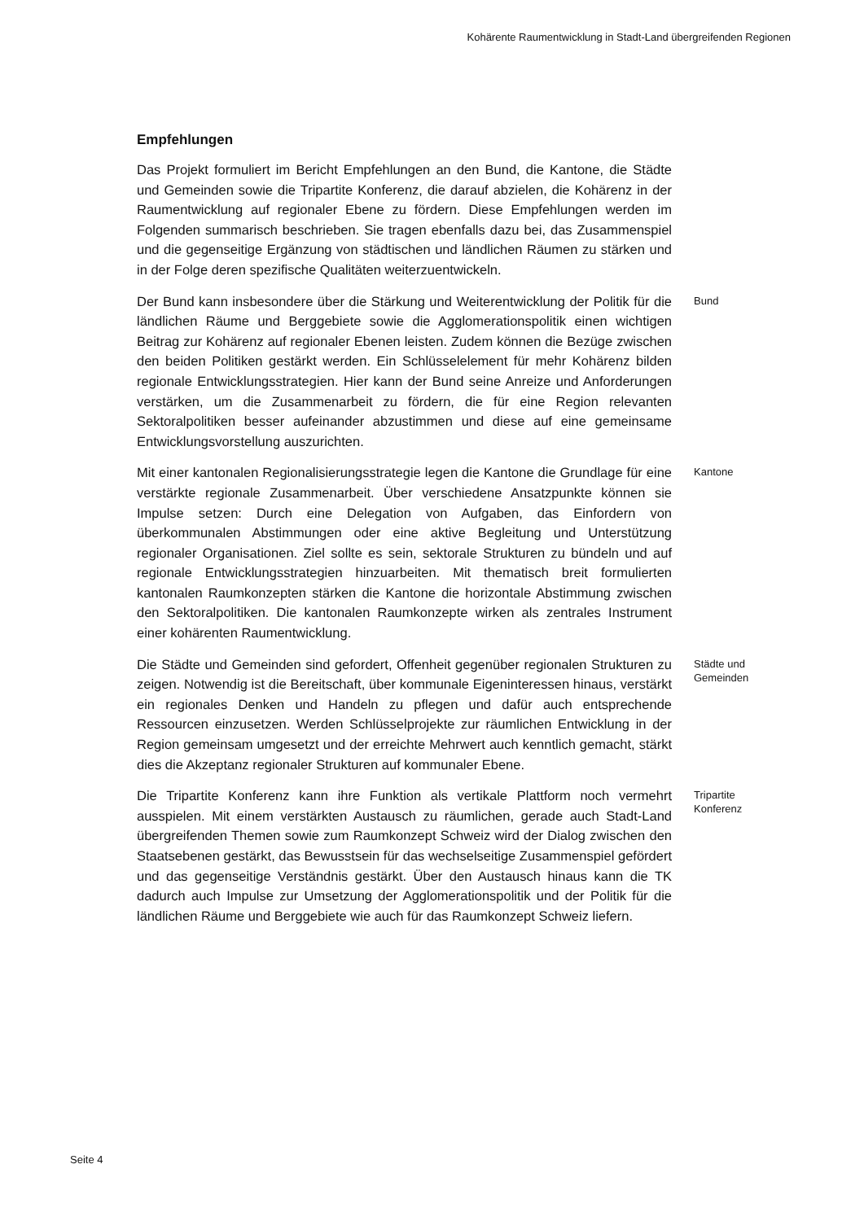Kohärente Raumentwicklung in Stadt-Land übergreifenden Regionen
Empfehlungen
Das Projekt formuliert im Bericht Empfehlungen an den Bund, die Kantone, die Städte und Gemeinden sowie die Tripartite Konferenz, die darauf abzielen, die Kohärenz in der Raumentwicklung auf regionaler Ebene zu fördern. Diese Empfehlungen werden im Folgenden summarisch beschrieben. Sie tragen ebenfalls dazu bei, das Zusammenspiel und die gegenseitige Ergänzung von städtischen und ländlichen Räumen zu stärken und in der Folge deren spezifische Qualitäten weiterzuentwickeln.
Der Bund kann insbesondere über die Stärkung und Weiterentwicklung der Politik für die ländlichen Räume und Berggebiete sowie die Agglomerationspolitik einen wichtigen Beitrag zur Kohärenz auf regionaler Ebenen leisten. Zudem können die Bezüge zwischen den beiden Politiken gestärkt werden. Ein Schlüsselelement für mehr Kohärenz bilden regionale Entwicklungsstrategien. Hier kann der Bund seine Anreize und Anforderungen verstärken, um die Zusammenarbeit zu fördern, die für eine Region relevanten Sektoralpolitiken besser aufeinander abzustimmen und diese auf eine gemeinsame Entwicklungsvorstellung auszurichten.
Bund
Mit einer kantonalen Regionalisierungsstrategie legen die Kantone die Grundlage für eine verstärkte regionale Zusammenarbeit. Über verschiedene Ansatzpunkte können sie Impulse setzen: Durch eine Delegation von Aufgaben, das Einfordern von überkommunalen Abstimmungen oder eine aktive Begleitung und Unterstützung regionaler Organisationen. Ziel sollte es sein, sektorale Strukturen zu bündeln und auf regionale Entwicklungsstrategien hinzuarbeiten. Mit thematisch breit formulierten kantonalen Raumkonzepten stärken die Kantone die horizontale Abstimmung zwischen den Sektoralpolitiken. Die kantonalen Raumkonzepte wirken als zentrales Instrument einer kohärenten Raumentwicklung.
Kantone
Die Städte und Gemeinden sind gefordert, Offenheit gegenüber regionalen Strukturen zu zeigen. Notwendig ist die Bereitschaft, über kommunale Eigeninteressen hinaus, verstärkt ein regionales Denken und Handeln zu pflegen und dafür auch entsprechende Ressourcen einzusetzen. Werden Schlüsselprojekte zur räumlichen Entwicklung in der Region gemeinsam umgesetzt und der erreichte Mehrwert auch kenntlich gemacht, stärkt dies die Akzeptanz regionaler Strukturen auf kommunaler Ebene.
Städte und Gemeinden
Die Tripartite Konferenz kann ihre Funktion als vertikale Plattform noch vermehrt ausspielen. Mit einem verstärkten Austausch zu räumlichen, gerade auch Stadt-Land übergreifenden Themen sowie zum Raumkonzept Schweiz wird der Dialog zwischen den Staatsebenen gestärkt, das Bewusstsein für das wechselseitige Zusammenspiel gefördert und das gegenseitige Verständnis gestärkt. Über den Austausch hinaus kann die TK dadurch auch Impulse zur Umsetzung der Agglomerationspolitik und der Politik für die ländlichen Räume und Berggebiete wie auch für das Raumkonzept Schweiz liefern.
Tripartite Konferenz
Seite 4